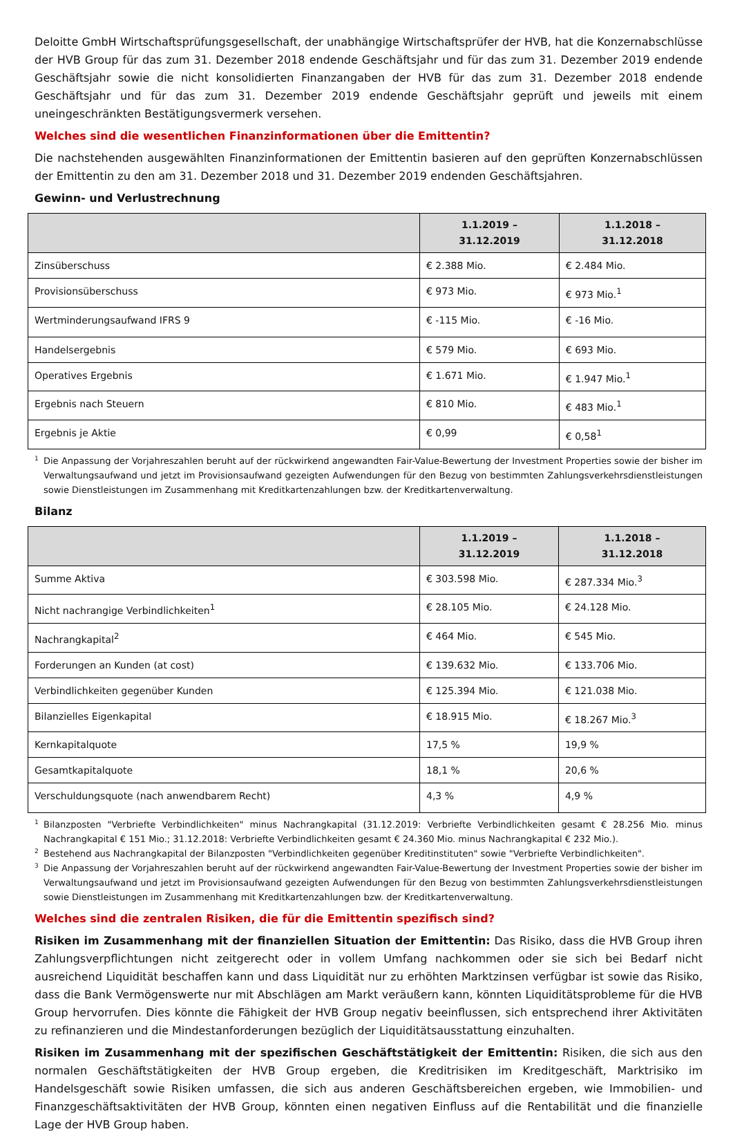Deloitte GmbH Wirtschaftsprüfungsgesellschaft, der unabhängige Wirtschaftsprüfer der HVB, hat die Konzernabschlüsse der HVB Group für das zum 31. Dezember 2018 endende Geschäftsjahr und für das zum 31. Dezember 2019 endende Geschäftsjahr sowie die nicht konsolidierten Finanzangaben der HVB für das zum 31. Dezember 2018 endende Geschäftsjahr und für das zum 31. Dezember 2019 endende Geschäftsjahr geprüft und jeweils mit einem uneingeschränkten Bestätigungsvermerk versehen.
Welches sind die wesentlichen Finanzinformationen über die Emittentin?
Die nachstehenden ausgewählten Finanzinformationen der Emittentin basieren auf den geprüften Konzernabschlüssen der Emittentin zu den am 31. Dezember 2018 und 31. Dezember 2019 endenden Geschäftsjahren.
Gewinn- und Verlustrechnung
| | 1.1.2019 – 31.12.2019 | 1.1.2018 – 31.12.2018 |
| --- | --- | --- |
| Zinsüberschuss | € 2.388 Mio. | € 2.484 Mio. |
| Provisionsüberschuss | € 973 Mio. | € 973 Mio.<sup>1</sup> |
| Wertminderungsaufwand IFRS 9 | € -115 Mio. | € -16 Mio. |
| Handelsergebnis | € 579 Mio. | € 693 Mio. |
| Operatives Ergebnis | € 1.671 Mio. | € 1.947 Mio.<sup>1</sup> |
| Ergebnis nach Steuern | € 810 Mio. | € 483 Mio.<sup>1</sup> |
| Ergebnis je Aktie | € 0,99 | € 0,58<sup>1</sup> |
<sup>1</sup> Die Anpassung der Vorjahreszahlen beruht auf der rückwirkend angewandten Fair-Value-Bewertung der Investment Properties sowie der bisher im Verwaltungsaufwand und jetzt im Provisionsaufwand gezeigten Aufwendungen für den Bezug von bestimmten Zahlungsverkehrsdienstleistungen sowie Dienstleistungen im Zusammenhang mit Kreditkartenzahlungen bzw. der Kreditkartenverwaltung.
Bilanz
| | 1.1.2019 – 31.12.2019 | 1.1.2018 – 31.12.2018 |
| --- | --- | --- |
| Summe Aktiva | € 303.598 Mio. | € 287.334 Mio.<sup>3</sup> |
| Nicht nachrangige Verbindlichkeiten<sup>1</sup> | € 28.105 Mio. | € 24.128 Mio. |
| Nachrangkapital<sup>2</sup> | € 464 Mio. | € 545 Mio. |
| Forderungen an Kunden (at cost) | € 139.632 Mio. | € 133.706 Mio. |
| Verbindlichkeiten gegenüber Kunden | € 125.394 Mio. | € 121.038 Mio. |
| Bilanzielles Eigenkapital | € 18.915 Mio. | € 18.267 Mio.<sup>3</sup> |
| Kernkapitalquote | 17,5 % | 19,9 % |
| Gesamtkapitalquote | 18,1 % | 20,6 % |
| Verschuldungsquote (nach anwendbarem Recht) | 4,3 % | 4,9 % |
<sup>1</sup> Bilanzposten "Verbriefte Verbindlichkeiten" minus Nachrangkapital (31.12.2019: Verbriefte Verbindlichkeiten gesamt € 28.256 Mio. minus Nachrangkapital € 151 Mio.; 31.12.2018: Verbriefte Verbindlichkeiten gesamt € 24.360 Mio. minus Nachrangkapital € 232 Mio.).
<sup>2</sup> Bestehend aus Nachrangkapital der Bilanzposten "Verbindlichkeiten gegenüber Kreditinstituten" sowie "Verbriefte Verbindlichkeiten".
<sup>3</sup> Die Anpassung der Vorjahreszahlen beruht auf der rückwirkend angewandten Fair-Value-Bewertung der Investment Properties sowie der bisher im Verwaltungsaufwand und jetzt im Provisionsaufwand gezeigten Aufwendungen für den Bezug von bestimmten Zahlungsverkehrsdienstleistungen sowie Dienstleistungen im Zusammenhang mit Kreditkartenzahlungen bzw. der Kreditkartenverwaltung.
Welches sind die zentralen Risiken, die für die Emittentin spezifisch sind?
Risiken im Zusammenhang mit der finanziellen Situation der Emittentin: Das Risiko, dass die HVB Group ihren Zahlungsverpflichtungen nicht zeitgerecht oder in vollem Umfang nachkommen oder sie sich bei Bedarf nicht ausreichend Liquidität beschaffen kann und dass Liquidität nur zu erhöhten Marktzinsen verfügbar ist sowie das Risiko, dass die Bank Vermögenswerte nur mit Abschlägen am Markt veräußern kann, könnten Liquiditätsprobleme für die HVB Group hervorrufen. Dies könnte die Fähigkeit der HVB Group negativ beeinflussen, sich entsprechend ihrer Aktivitäten zu refinanzieren und die Mindestanforderungen bezüglich der Liquiditätsausstattung einzuhalten.
Risiken im Zusammenhang mit der spezifischen Geschäftstätigkeit der Emittentin: Risiken, die sich aus den normalen Geschäftstätigkeiten der HVB Group ergeben, die Kreditrisiken im Kreditgeschäft, Marktrisiko im Handelsgeschäft sowie Risiken umfassen, die sich aus anderen Geschäftsbereichen ergeben, wie Immobilien- und Finanzgeschäftsaktivitäten der HVB Group, könnten einen negativen Einfluss auf die Rentabilität und die finanzielle Lage der HVB Group haben.